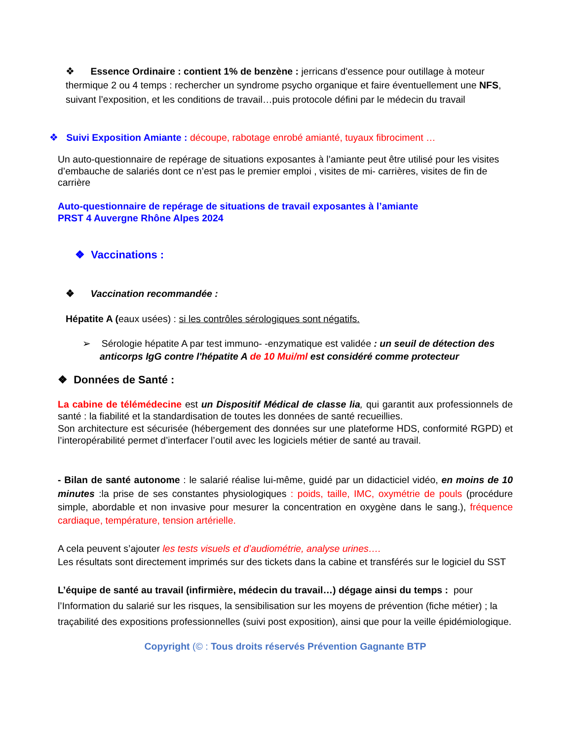❖ Essence Ordinaire : contient 1% de benzène : jerricans d'essence pour outillage à moteur thermique 2 ou 4 temps : rechercher un syndrome psycho organique et faire éventuellement une NFS, suivant l’exposition, et les conditions de travail…puis protocole défini par le médecin du travail
❖ Suivi Exposition Amiante : découpe, rabotage enrobé amianté, tuyaux fibrociment …
Un auto-questionnaire de repérage de situations exposantes à l’amiante peut être utilisé pour les visites d’embauche de salariés dont ce n’est pas le premier emploi , visites de mi- carrières, visites de fin de carrière
Auto-questionnaire de repérage de situations de travail exposantes à l’amiante
PRST 4 Auvergne Rhône Alpes 2024
❖ Vaccinations :
❖ Vaccination recommandée :
Hépatite A (eaux usées) : si les contrôles sérologiques sont négatifs.
➢ Sérologie hépatite A par test immuno- -enzymatique est validée : un seuil de détection des anticorps IgG contre l'hépatite A de 10 Mui/ml est considéré comme protecteur
❖ Données de Santé :
La cabine de télémédecine est un Dispositif Médical de classe lia, qui garantit aux professionnels de santé : la fiabilité et la standardisation de toutes les données de santé recueillies.
Son architecture est sécurisée (hébergement des données sur une plateforme HDS, conformité RGPD) et l’interopérabilité permet d’interfacer l’outil avec les logiciels métier de santé au travail.
- Bilan de santé autonome : le salarié réalise lui-même, guidé par un didacticiel vidéo, en moins de 10 minutes :la prise de ses constantes physiologiques : poids, taille, IMC, oxymétrie de pouls (procédure simple, abordable et non invasive pour mesurer la concentration en oxygène dans le sang.), fréquence cardiaque, température, tension artérielle.
A cela peuvent s’ajouter les tests visuels et d’audiométrie, analyse urines….
Les résultats sont directement imprimés sur des tickets dans la cabine et transférés sur le logiciel du SST
L’équipe de santé au travail (infirmière, médecin du travail…) dégage ainsi du temps : pour l’Information du salarié sur les risques, la sensibilisation sur les moyens de prévention (fiche métier) ; la traçabilité des expositions professionnelles (suivi post exposition), ainsi que pour la veille épidémiologique.
Copyright (© : Tous droits réservés Prévention Gagnante BTP